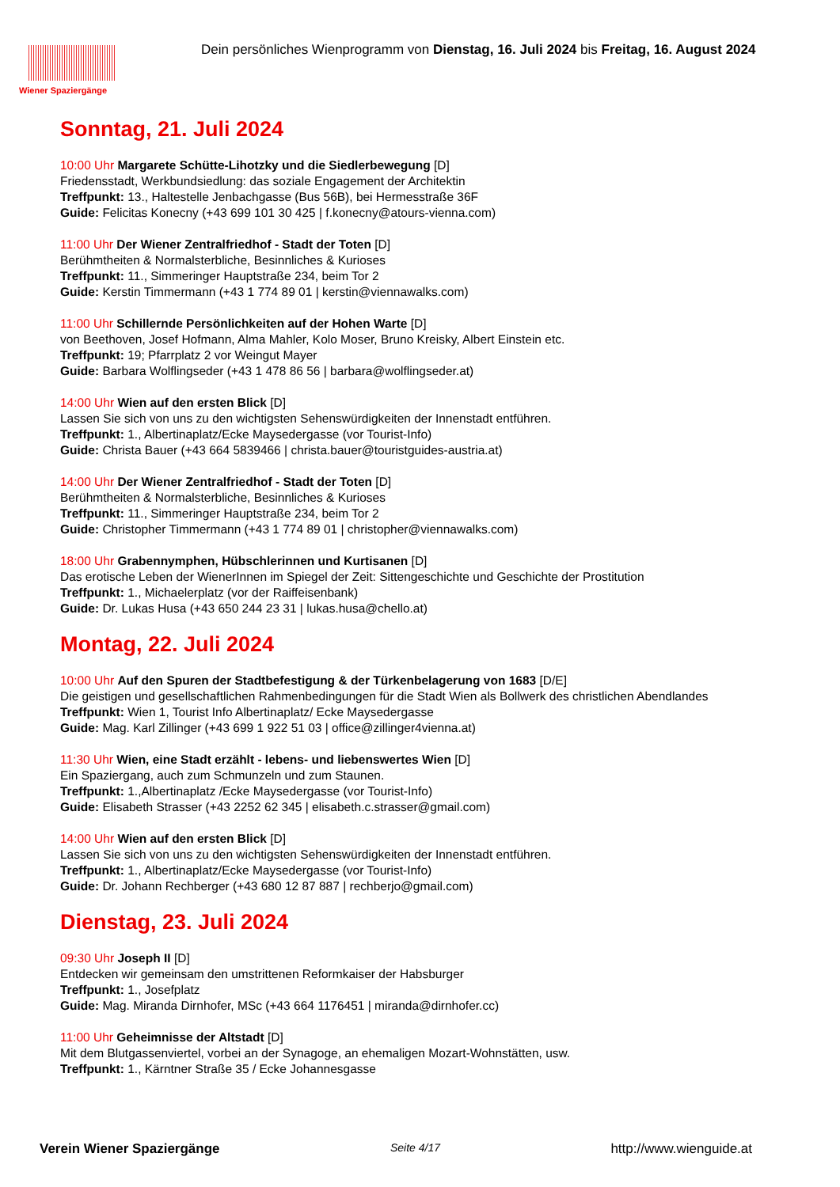Wiener Spaziergänge
Dein persönliches Wienprogramm von Dienstag, 16. Juli 2024 bis Freitag, 16. August 2024
Sonntag, 21. Juli 2024
10:00 Uhr Margarete Schütte-Lihotzky und die Siedlerbewegung [D]
Friedensstadt, Werkbundsiedlung: das soziale Engagement der Architektin
Treffpunkt: 13., Haltestelle Jenbachgasse (Bus 56B), bei Hermesstraße 36F
Guide: Felicitas Konecny (+43 699 101 30 425 | f.konecny@atours-vienna.com)
11:00 Uhr Der Wiener Zentralfriedhof - Stadt der Toten [D]
Berühmtheiten & Normalsterbliche, Besinnliches & Kurioses
Treffpunkt: 11., Simmeringer Hauptstraße 234, beim Tor 2
Guide: Kerstin Timmermann (+43 1 774 89 01 | kerstin@viennawalks.com)
11:00 Uhr Schillernde Persönlichkeiten auf der Hohen Warte [D]
von Beethoven, Josef Hofmann, Alma Mahler, Kolo Moser, Bruno Kreisky, Albert Einstein etc.
Treffpunkt: 19; Pfarrplatz 2 vor Weingut Mayer
Guide: Barbara Wolflingseder (+43 1 478 86 56 | barbara@wolflingseder.at)
14:00 Uhr Wien auf den ersten Blick [D]
Lassen Sie sich von uns zu den wichtigsten Sehenswürdigkeiten der Innenstadt entführen.
Treffpunkt: 1., Albertinaplatz/Ecke Maysedergasse (vor Tourist-Info)
Guide: Christa Bauer (+43 664 5839466 | christa.bauer@touristguides-austria.at)
14:00 Uhr Der Wiener Zentralfriedhof - Stadt der Toten [D]
Berühmtheiten & Normalsterbliche, Besinnliches & Kurioses
Treffpunkt: 11., Simmeringer Hauptstraße 234, beim Tor 2
Guide: Christopher Timmermann (+43 1 774 89 01 | christopher@viennawalks.com)
18:00 Uhr Grabennymphen, Hübschlerinnen und Kurtisanen [D]
Das erotische Leben der WienerInnen im Spiegel der Zeit: Sittengeschichte und Geschichte der Prostitution
Treffpunkt: 1., Michaelerplatz (vor der Raiffeisenbank)
Guide: Dr. Lukas Husa (+43 650 244 23 31 | lukas.husa@chello.at)
Montag, 22. Juli 2024
10:00 Uhr Auf den Spuren der Stadtbefestigung & der Türkenbelagerung von 1683 [D/E]
Die geistigen und gesellschaftlichen Rahmenbedingungen für die Stadt Wien als Bollwerk des christlichen Abendlandes
Treffpunkt: Wien 1, Tourist Info Albertinaplatz/ Ecke Maysedergasse
Guide: Mag. Karl Zillinger (+43 699 1 922 51 03 | office@zillinger4vienna.at)
11:30 Uhr Wien, eine Stadt erzählt - lebens- und liebenswertes Wien [D]
Ein Spaziergang, auch zum Schmunzeln und zum Staunen.
Treffpunkt: 1.,Albertinaplatz /Ecke Maysedergasse (vor Tourist-Info)
Guide: Elisabeth Strasser (+43 2252 62 345 | elisabeth.c.strasser@gmail.com)
14:00 Uhr Wien auf den ersten Blick [D]
Lassen Sie sich von uns zu den wichtigsten Sehenswürdigkeiten der Innenstadt entführen.
Treffpunkt: 1., Albertinaplatz/Ecke Maysedergasse (vor Tourist-Info)
Guide: Dr. Johann Rechberger (+43 680 12 87 887 | rechberjo@gmail.com)
Dienstag, 23. Juli 2024
09:30 Uhr Joseph II [D]
Entdecken wir gemeinsam den umstrittenen Reformkaiser der Habsburger
Treffpunkt: 1., Josefplatz
Guide: Mag. Miranda Dirnhofer, MSc (+43 664 1176451 | miranda@dirnhofer.cc)
11:00 Uhr Geheimnisse der Altstadt [D]
Mit dem Blutgassenviertel, vorbei an der Synagoge, an ehemaligen Mozart-Wohnstätten, usw.
Treffpunkt: 1., Kärntner Straße 35 / Ecke Johannesgasse
Verein Wiener Spaziergänge Seite 4/17 http://www.wienguide.at